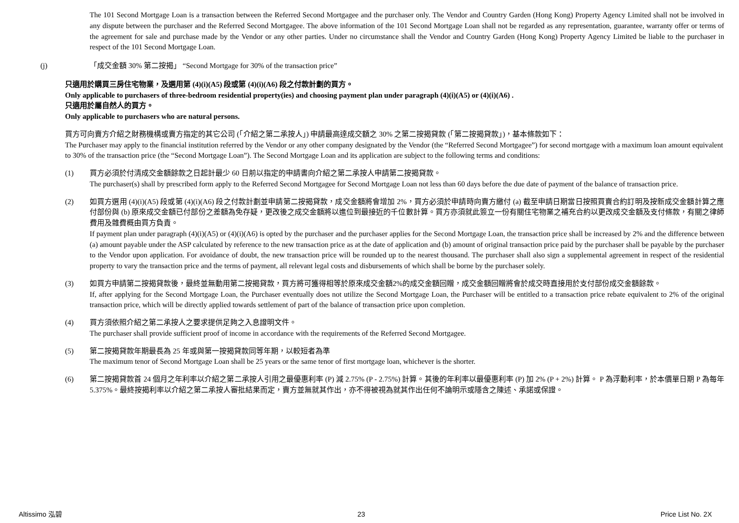The 101 Second Mortgage Loan is a transaction between the Referred Second Mortgagee and the purchaser only. The Vendor and Country Garden (Hong Kong) Property Agency Limited shall not be involved in any dispute between the purchaser and the Referred Second Mortgagee. The above information of the 101 Second Mortgage Loan shall not be regarded as any representation, guarantee, warranty offer or terms of the agreement for sale and purchase made by the Vendor or any other parties. Under no circumstance shall the Vendor and Country Garden (Hong Kong) Property Agency Limited be liable to the purchaser in respect of the 101 Second Mortgage Loan.
(j) 「成交金額 30% 第二按揭」 “Second Mortgage for 30% of the transaction price”
只適用於購買三房住宅物業，及選用第 (4)(i)(A5) 段或第 (4)(i)(A6) 段之付款計劃的買方。
Only applicable to purchasers of three-bedroom residential property(ies) and choosing payment plan under paragraph (4)(i)(A5) or (4)(i)(A6) .
只適用於屬自然人的買方。
Only applicable to purchasers who are natural persons.
買方可向賣方介紹之財務機構或賣方指定的其它公司 (「介紹之第二承按人」) 申請最高達成交額之 30% 之第二按揭貸款 (「第二按揭貸款」)，基本條款如下：
The Purchaser may apply to the financial institution referred by the Vendor or any other company designated by the Vendor (the “Referred Second Mortgagee”) for second mortgage with a maximum loan amount equivalent to 30% of the transaction price (the “Second Mortgage Loan”). The Second Mortgage Loan and its application are subject to the following terms and conditions:
(1) 買方必須於付清成交金額餘款之日起計最少 60 日前以指定的申請書向介紹之第二承按人申請第二按揭貸款。
The purchaser(s) shall by prescribed form apply to the Referred Second Mortgagee for Second Mortgage Loan not less than 60 days before the due date of payment of the balance of transaction price.
(2) 如買方選用 (4)(i)(A5) 段或第 (4)(i)(A6) 段之付款計劃並申請第二按揭貸款，成交金額將會增加 2%，買方必須於申請時向賣方繳付 (a) 截至申請日期當日按照買賣合約訂明及按新成交金額計算之應付部份與 (b) 原來成交金額已付部份之差額為免存疑，更改後之成交金額將以進位到最接近的千位數計算。買方亦須就此簽立一份有關住宅物業之補充合約以更改成交金額及支付條款，有關之律師費用及雜費概由買方負責。
If payment plan under paragraph (4)(i)(A5) or (4)(i)(A6) is opted by the purchaser and the purchaser applies for the Second Mortgage Loan, the transaction price shall be increased by 2% and the difference between (a) amount payable under the ASP calculated by reference to the new transaction price as at the date of application and (b) amount of original transaction price paid by the purchaser shall be payable by the purchaser to the Vendor upon application. For avoidance of doubt, the new transaction price will be rounded up to the nearest thousand. The purchaser shall also sign a supplemental agreement in respect of the residential property to vary the transaction price and the terms of payment, all relevant legal costs and disbursements of which shall be borne by the purchaser solely.
(3) 如買方申請第二按揭貸款後，最終並無動用第二按揭貸款，買方將可獲得相等於原來成交金額2%的成交金額回贈，成交金額回贈將會於成交時直接用於支付部份成交金額餘款。
If, after applying for the Second Mortgage Loan, the Purchaser eventually does not utilize the Second Mortgage Loan, the Purchaser will be entitled to a transaction price rebate equivalent to 2% of the original transaction price, which will be directly applied towards settlement of part of the balance of transaction price upon completion.
(4) 買方須依照介紹之第二承按人之要求提供足夠之入息證明文件。
The purchaser shall provide sufficient proof of income in accordance with the requirements of the Referred Second Mortgagee.
(5) 第二按揭貸款年期最長為 25 年或與第一按揭貸款同等年期，以較短者為準
The maximum tenor of Second Mortgage Loan shall be 25 years or the same tenor of first mortgage loan, whichever is the shorter.
(6) 第二按揭貸款首 24 個月之年利率以介紹之第二承按人引用之最優惠利率 (P) 減 2.75% (P - 2.75%) 計算。其後的年利率以最優惠利率 (P) 加 2% (P + 2%) 計算。 P 為浮動利率，於本價單日期 P 為每年 5.375%。最終按揭利率以介紹之第二承按人審批結果而定，賣方並無就其作出，亦不得被視為就其作出任何不論明示或隱含之陳述、承諾或保證。
Altissimo 泓碧 23 Price List No. 2X